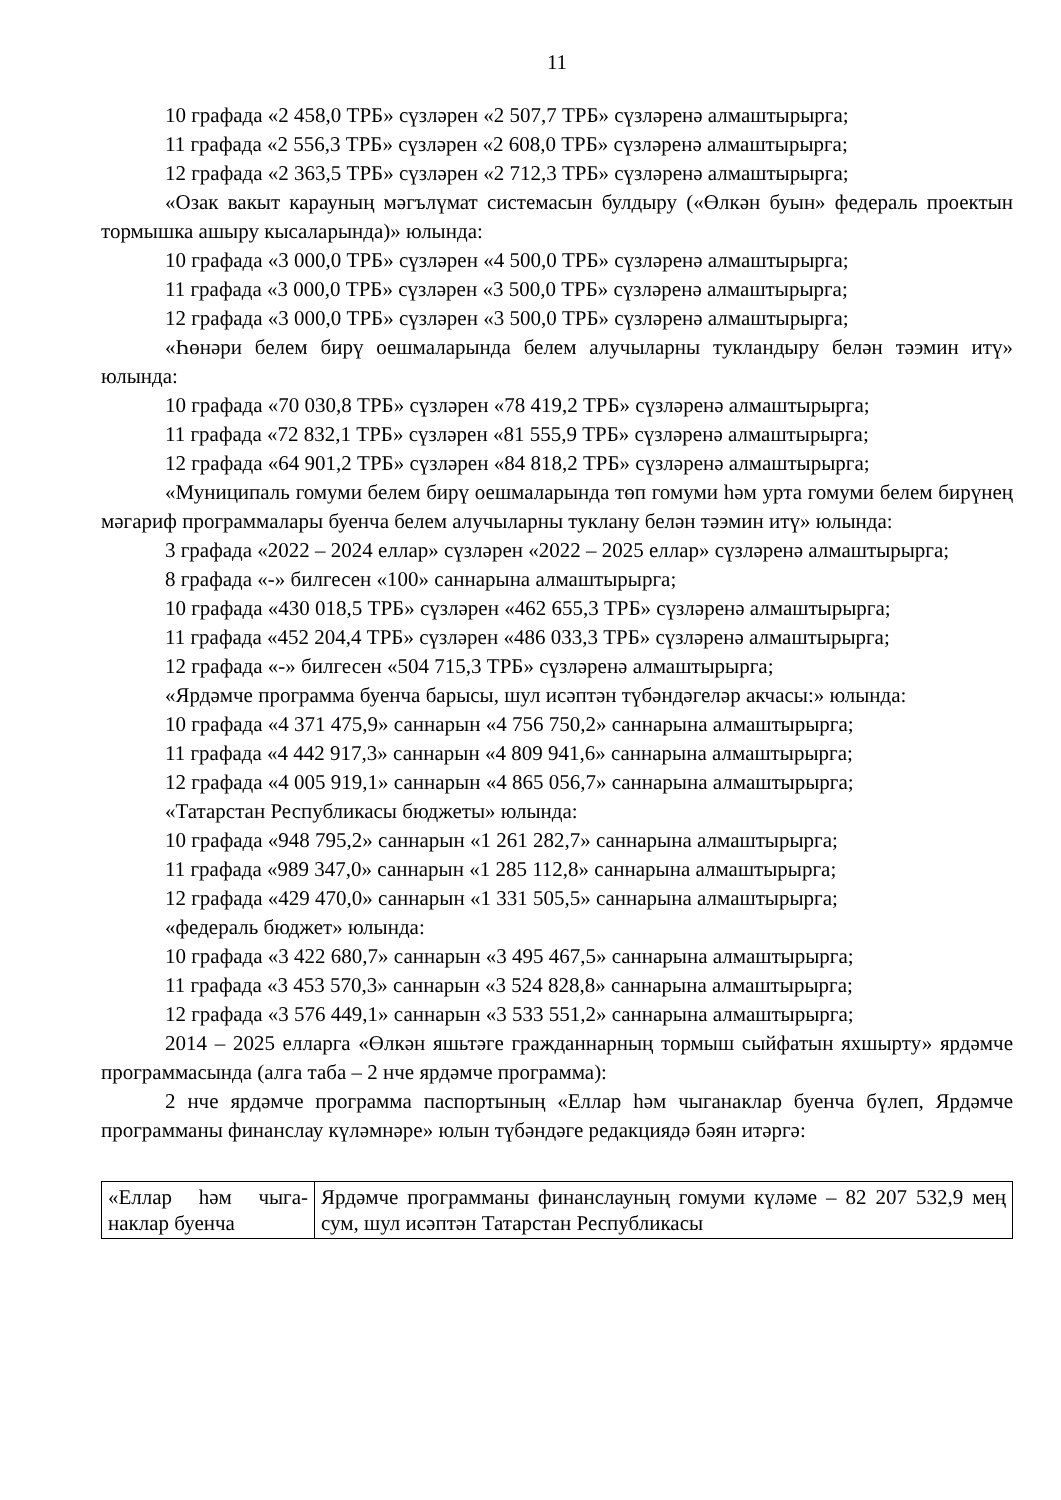11
10 графада «2 458,0 ТРБ» сүзләрен «2 507,7 ТРБ» сүзләренә алмаштырырга;
11 графада «2 556,3 ТРБ» сүзләрен «2 608,0 ТРБ» сүзләренә алмаштырырга;
12 графада «2 363,5 ТРБ» сүзләрен «2 712,3 ТРБ» сүзләренә алмаштырырга;
«Озак вакыт карауның мәгълүмат системасын булдыру («Өлкән буын» федераль проектын тормышка ашыру кысаларында)» юлында:
10 графада «3 000,0 ТРБ» сүзләрен «4 500,0 ТРБ» сүзләренә алмаштырырга;
11 графада «3 000,0 ТРБ» сүзләрен «3 500,0 ТРБ» сүзләренә алмаштырырга;
12 графада «3 000,0 ТРБ» сүзләрен «3 500,0 ТРБ» сүзләренә алмаштырырга;
«Һөнәри белем бирү оешмаларында белем алучыларны тукландыру белән тәэмин итү» юлында:
10 графада «70 030,8 ТРБ» сүзләрен «78 419,2 ТРБ» сүзләренә алмаштырырга;
11 графада «72 832,1 ТРБ» сүзләрен «81 555,9 ТРБ» сүзләренә алмаштырырга;
12 графада «64 901,2 ТРБ» сүзләрен «84 818,2 ТРБ» сүзләренә алмаштырырга;
«Муниципаль гомуми белем бирү оешмаларында төп гомуми һәм урта гомуми белем бирүнең мәгариф программалары буенча белем алучыларны туклану белән тәэмин итү» юлында:
3 графада «2022 – 2024 еллар» сүзләрен «2022 – 2025 еллар» сүзләренә алмаштырырга;
8 графада «-» билгесен «100» саннарына алмаштырырга;
10 графада «430 018,5 ТРБ» сүзләрен «462 655,3 ТРБ» сүзләренә алмаш­тырырга;
11 графада «452 204,4 ТРБ» сүзләрен «486 033,3 ТРБ» сүзләренә алмаш­тырырга;
12 графада «-» билгесен «504 715,3 ТРБ» сүзләренә алмаштырырга;
«Ярдәмче программа буенча барысы, шул исәптән түбәндәгеләр акчасы:» юлында:
10 графада «4 371 475,9» саннарын «4 756 750,2» саннарына алмаштырырга;
11 графада «4 442 917,3» саннарын «4 809 941,6» саннарына алмаштырырга;
12 графада «4 005 919,1» саннарын «4 865 056,7» саннарына алмаштырырга;
«Татарстан Республикасы бюджеты» юлында:
10 графада «948 795,2» саннарын «1 261 282,7» саннарына алмаштырырга;
11 графада «989 347,0» саннарын «1 285 112,8» саннарына алмаштырырга;
12 графада «429 470,0» саннарын «1 331 505,5» саннарына алмаштырырга;
«федераль бюджет» юлында:
10 графада «3 422 680,7» саннарын «3 495 467,5» саннарына алмаштырырга;
11 графада «3 453 570,3» саннарын «3 524 828,8» саннарына алмаштырырга;
12 графада «3 576 449,1» саннарын «3 533 551,2» саннарына алмаштырырга;
2014 – 2025 елларга «Өлкән яшьтәге гражданнарның тормыш сыйфатын яхшырту» ярдәмче программасында (алга таба – 2 нче ярдәмче программа):
2 нче ярдәмче программа паспортының «Еллар һәм чыганаклар буенча бүлеп, Ярдәмче программаны финанслау күләмнәре» юлын түбәндәге редакциядә бәян итәргә:
| «Еллар һәм чыга­наклар буенча | Ярдәмче программаны финанслауның гомуми күләме – 82 207 532,9 мең сум, шул исәптән Татарстан Республикасы |